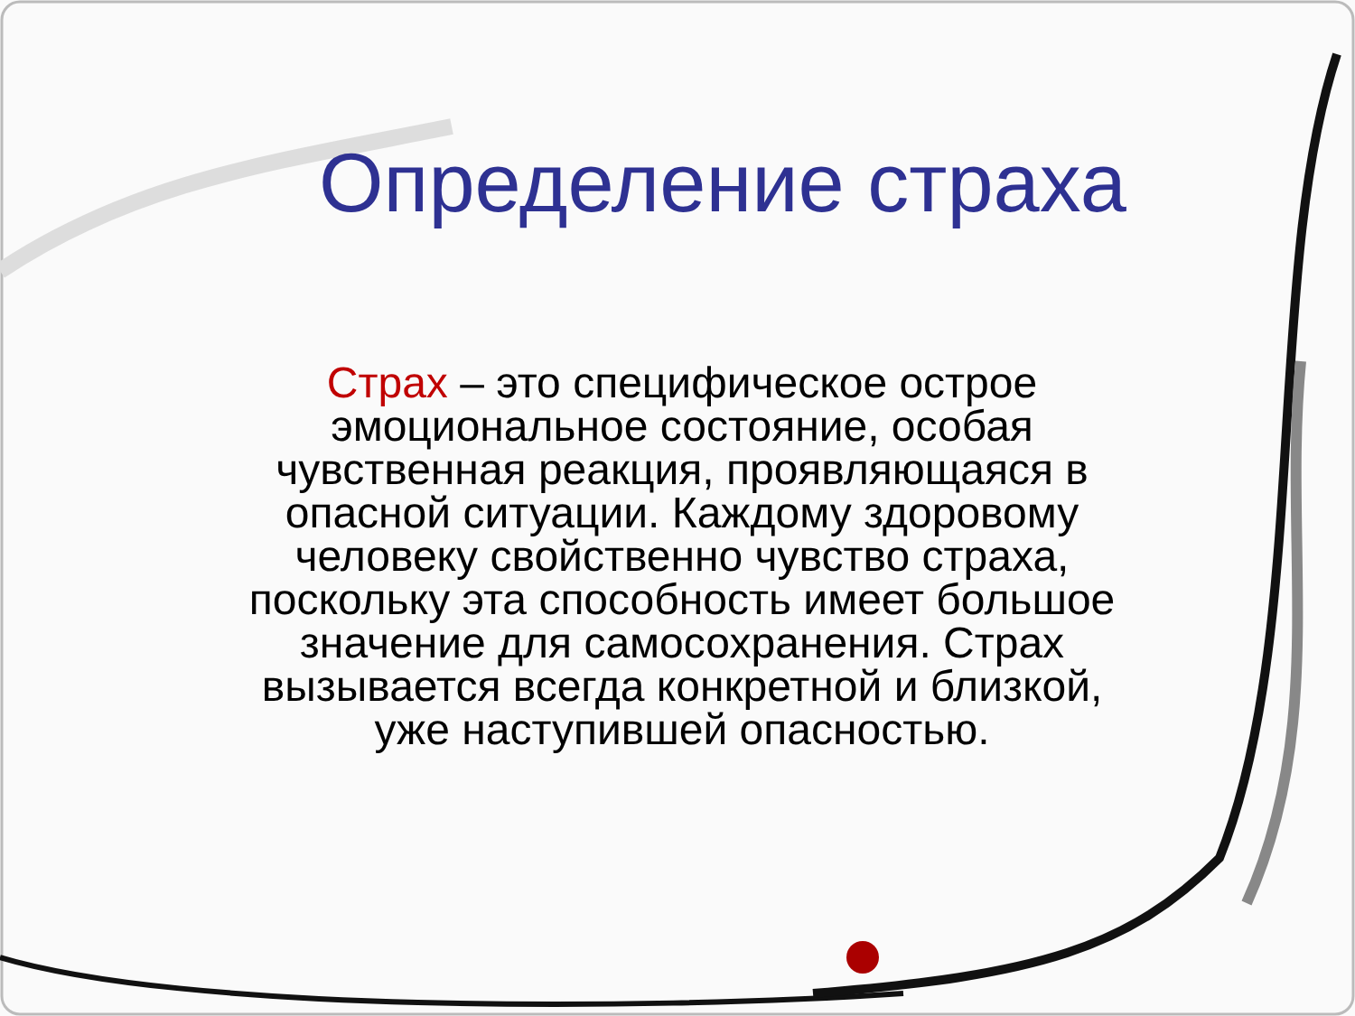Определение страха
Страх – это специфическое острое эмоциональное состояние, особая чувственная реакция, проявляющаяся в опасной ситуации. Каждому здоровому человеку свойственно чувство страха, поскольку эта способность имеет большое значение для самосохранения. Страх вызывается всегда конкретной и близкой, уже наступившей опасностью.